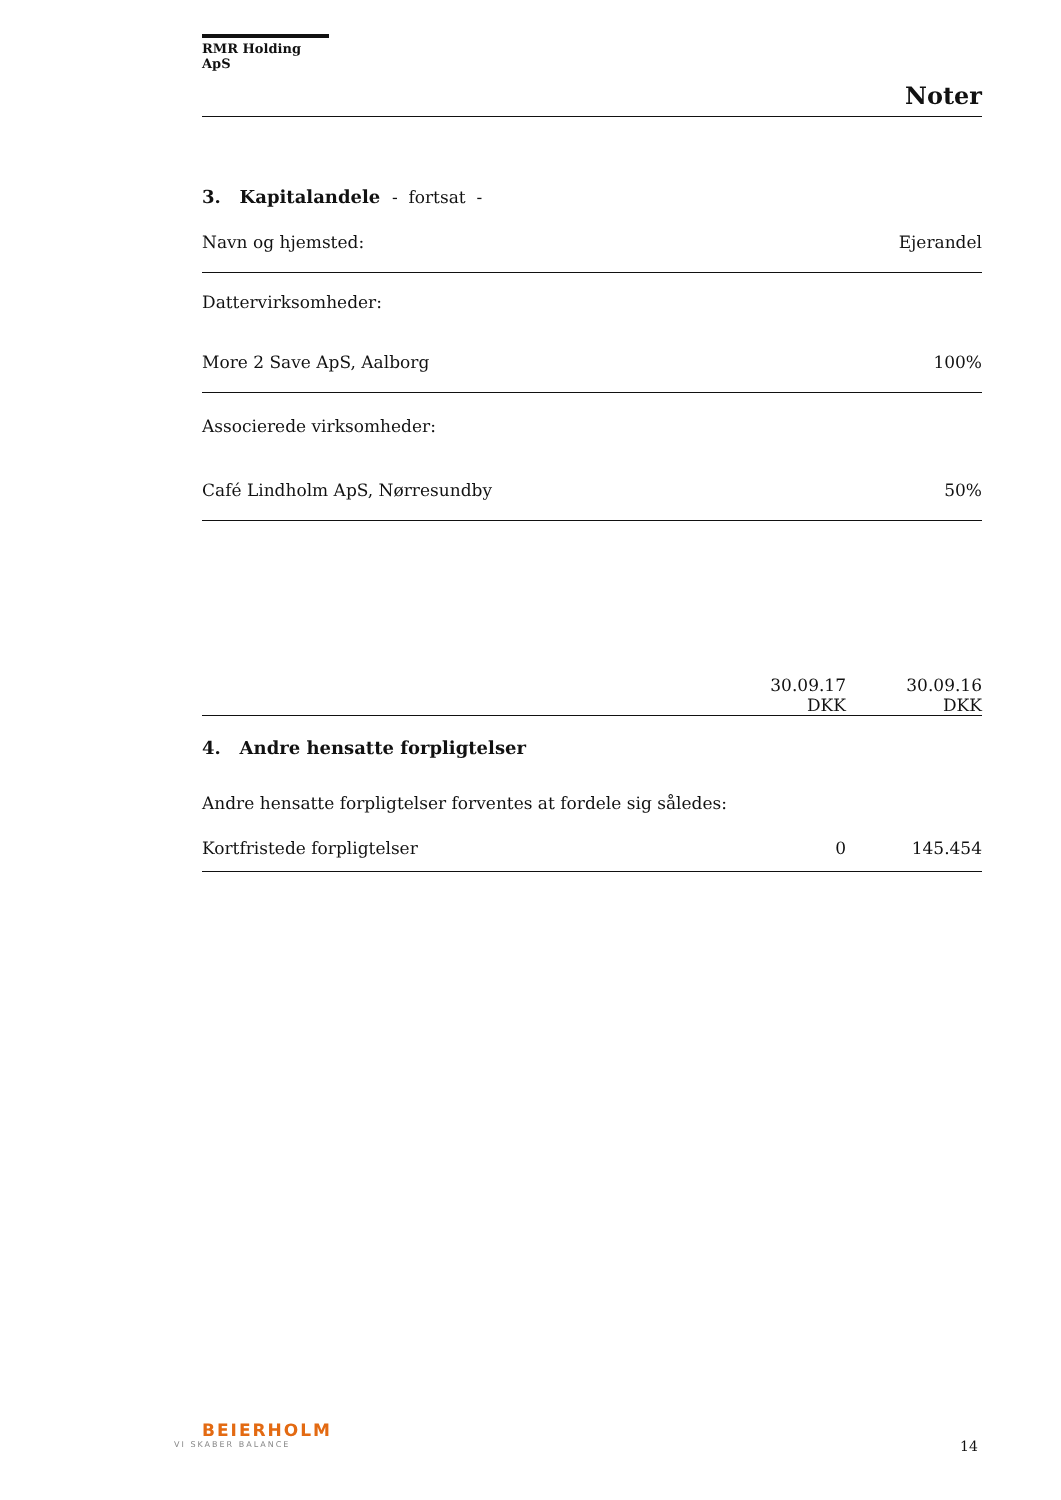RMR Holding ApS
Noter
| 3. Kapitalandele - fortsat - | |
| Navn og hjemsted: | Ejerandel |
| Dattervirksomheder: | |
| More 2 Save ApS, Aalborg | 100% |
| Associerede virksomheder: | |
| Café Lindholm ApS, Nørresundby | 50% |
| | 30.09.17 DKK | 30.09.16 DKK |
| 4. Andre hensatte forpligtelser | | |
| Andre hensatte forpligtelser forventes at fordele sig således: | | |
| Kortfristede forpligtelser | 0 | 145.454 |
BEIERHOLM
VI SKABER BALANCE
14